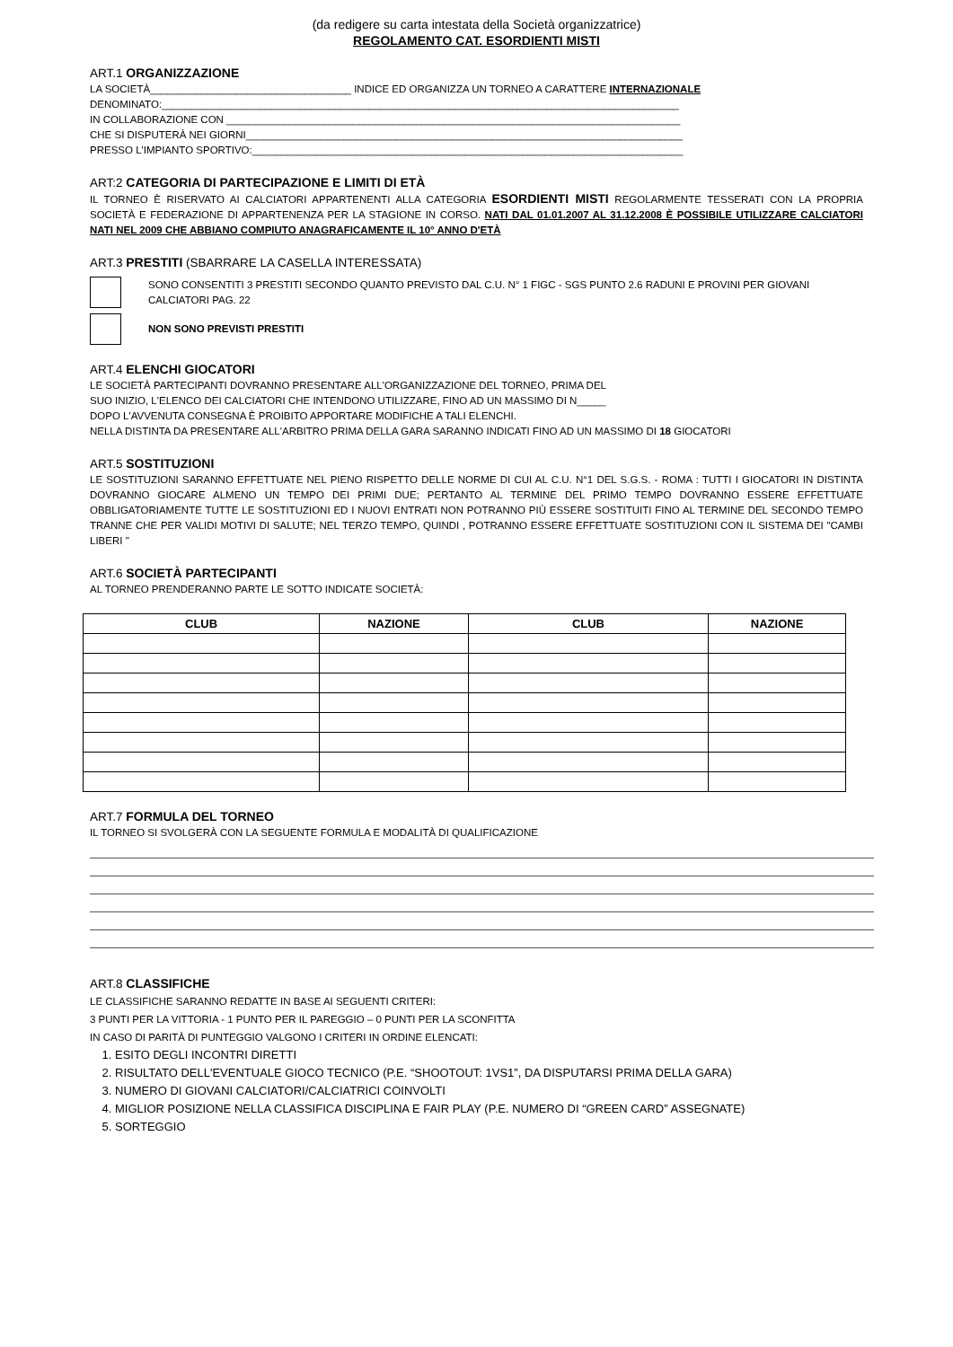(da redigere su carta intestata della Società organizzatrice)
REGOLAMENTO CAT. ESORDIENTI MISTI
ART.1 ORGANIZZAZIONE
LA SOCIETÀ___________________________________ INDICE ED ORGANIZZA UN TORNEO A CARATTERE INTERNAZIONALE
DENOMINATO:__________________________________________________________________________________________
IN COLLABORAZIONE CON _______________________________________________________________________________
CHE SI DISPUTERÀ NEI GIORNI____________________________________________________________________________
PRESSO L'IMPIANTO SPORTIVO:___________________________________________________________________________
ART:2 CATEGORIA DI PARTECIPAZIONE E LIMITI DI ETÀ
IL TORNEO È RISERVATO AI CALCIATORI APPARTENENTI ALLA CATEGORIA ESORDIENTI MISTI REGOLARMENTE TESSERATI CON LA PROPRIA SOCIETÀ E FEDERAZIONE DI APPARTENENZA PER LA STAGIONE IN CORSO. NATI DAL 01.01.2007 AL 31.12.2008 È POSSIBILE UTILIZZARE CALCIATORI NATI NEL 2009 CHE ABBIANO COMPIUTO ANAGRAFICAMENTE IL 10° ANNO D'ETÀ
ART.3 PRESTITI (SBARRARE LA CASELLA INTERESSATA)
SONO CONSENTITI 3 PRESTITI SECONDO QUANTO PREVISTO DAL C.U. N° 1 FIGC - SGS PUNTO 2.6 RADUNI E PROVINI PER GIOVANI CALCIATORI PAG. 22
NON SONO PREVISTI PRESTITI
ART.4 ELENCHI GIOCATORI
LE SOCIETÀ PARTECIPANTI DOVRANNO PRESENTARE ALL'ORGANIZZAZIONE DEL TORNEO, PRIMA DEL
SUO INIZIO, L'ELENCO DEI CALCIATORI CHE INTENDONO UTILIZZARE, FINO AD UN MASSIMO DI N_____
DOPO L'AVVENUTA CONSEGNA È PROIBITO APPORTARE MODIFICHE A TALI ELENCHI.
NELLA DISTINTA DA PRESENTARE ALL'ARBITRO PRIMA DELLA GARA SARANNO INDICATI FINO AD UN MASSIMO DI 18 GIOCATORI
ART.5 SOSTITUZIONI
LE SOSTITUZIONI SARANNO EFFETTUATE NEL PIENO RISPETTO DELLE NORME DI CUI AL C.U. N°1 DEL S.G.S. - ROMA : TUTTI I GIOCATORI IN DISTINTA DOVRANNO GIOCARE ALMENO UN TEMPO DEI PRIMI DUE; PERTANTO AL TERMINE DEL PRIMO TEMPO DOVRANNO ESSERE EFFETTUATE OBBLIGATORIAMENTE TUTTE LE SOSTITUZIONI ED I NUOVI ENTRATI NON POTRANNO PIÙ ESSERE SOSTITUITI FINO AL TERMINE DEL SECONDO TEMPO TRANNE CHE PER VALIDI MOTIVI DI SALUTE; NEL TERZO TEMPO, QUINDI , POTRANNO ESSERE EFFETTUATE SOSTITUZIONI CON IL SISTEMA DEI "CAMBI LIBERI "
ART.6 SOCIETÀ PARTECIPANTI
AL TORNEO PRENDERANNO PARTE LE SOTTO INDICATE SOCIETÀ:
| CLUB | NAZIONE | CLUB | NAZIONE |
| --- | --- | --- | --- |
ART.7 FORMULA DEL TORNEO
IL TORNEO SI SVOLGERÀ CON LA SEGUENTE FORMULA E MODALITÀ DI QUALIFICAZIONE
ART.8 CLASSIFICHE
LE CLASSIFICHE SARANNO REDATTE IN BASE AI SEGUENTI CRITERI:
3 PUNTI PER LA VITTORIA - 1 PUNTO PER IL PAREGGIO – 0 PUNTI PER LA SCONFITTA
IN CASO DI PARITÀ DI PUNTEGGIO VALGONO I CRITERI IN ORDINE ELENCATI:
1. ESITO DEGLI INCONTRI DIRETTI
2. RISULTATO DELL'EVENTUALE GIOCO TECNICO (P.E. “SHOOTOUT: 1VS1”, DA DISPUTARSI PRIMA DELLA GARA)
3. NUMERO DI GIOVANI CALCIATORI/CALCIATRICI COINVOLTI
4. MIGLIOR POSIZIONE NELLA CLASSIFICA DISCIPLINA E FAIR PLAY (P.E. NUMERO DI “GREEN CARD” ASSEGNATE)
5. SORTEGGIO